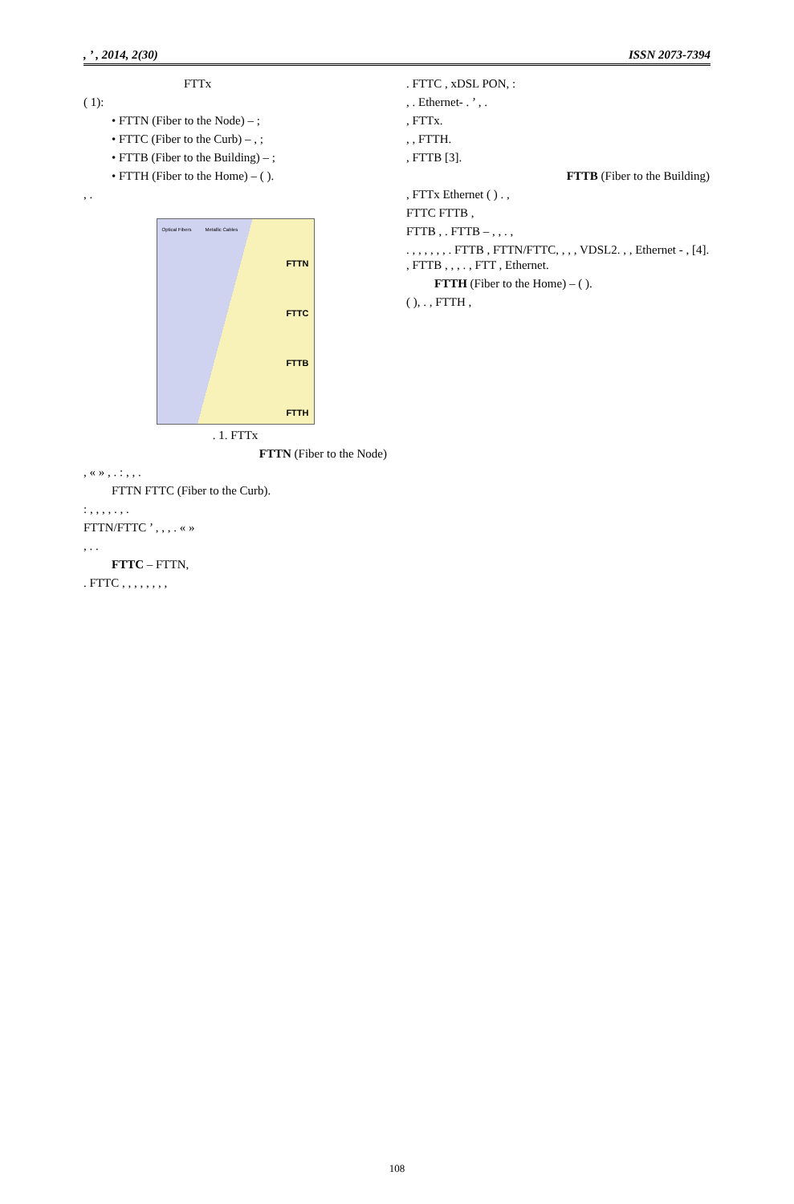, ’ , 2014, 2(30) ISSN 2073-7394
FTTx
( 1):
• FTTN (Fiber to the Node) – ;
• FTTC (Fiber to the Curb) – , ;
• FTTB (Fiber to the Building) – ;
• FTTH (Fiber to the Home) – ( ).
, .
Optical Fibers Metallic Cables
FTTN
FTTC
FTTB
FTTH
. 1. FTTx
FTTN (Fiber to the Node)
, « » , . : , , .
FTTN FTTC (Fiber to the Curb).
: , , , , . , .
FTTN/FTTC ’ , , , . « »
, . .
FTTC – FTTN,
. FTTC , , , , , , , ,
. FTTC , xDSL PON, :
, . Ethernet- . ’ , .
, FTTx.
, , FTTH.
, FTTB [3].
FTTB (Fiber to the Building)
, FTTx Ethernet ( ) . ,
FTTC FTTB ,
FTTB , . FTTB – , , . ,
. , , , , , , . FTTB , FTTN/FTTC, , , , VDSL2. , , Ethernet - , [4]. , FTTB , , , . , FTT , Ethernet.
FTTH (Fiber to the Home) – ( ).
( ), . , FTTH ,
108